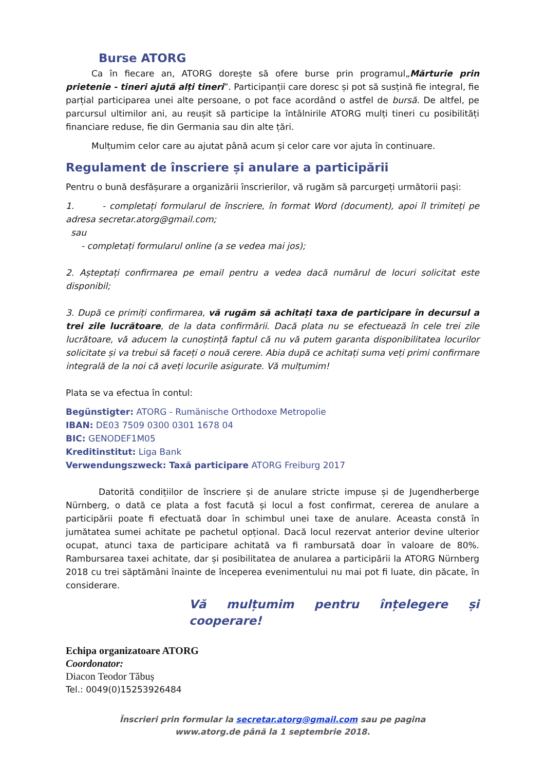Burse ATORG
Ca în fiecare an, ATORG dorește să ofere burse prin programul„Mărturie prin prietenie - tineri ajută alți tineri”. Participanții care doresc și pot să susțină fie integral, fie parțial participarea unei alte persoane, o pot face acordând o astfel de bursă. De altfel, pe parcursul ultimilor ani, au reușit să participe la întâlnirile ATORG mulți tineri cu posibilități financiare reduse, fie din Germania sau din alte țări.
Mulțumim celor care au ajutat până acum și celor care vor ajuta în continuare.
Regulament de înscriere și anulare a participării
Pentru o bună desfășurare a organizării înscrierilor, vă rugăm să parcurgeți următorii pași:
1. - completați formularul de înscriere, în format Word (document), apoi îl trimiteți pe adresa secretar.atorg@gmail.com;
sau
- completați formularul online (a se vedea mai jos);
2. Așteptați confirmarea pe email pentru a vedea dacă numărul de locuri solicitat este disponibil;
3. După ce primiți confirmarea, vă rugăm să achitați taxa de participare în decursul a trei zile lucrătoare, de la data confirmării. Dacă plata nu se efectuează în cele trei zile lucrătoare, vă aducem la cunoștință faptul că nu vă putem garanta disponibilitatea locurilor solicitate și va trebui să faceți o nouă cerere. Abia după ce achitați suma veți primi confirmare integrală de la noi că aveți locurile asigurate. Vă mulțumim!
Plata se va efectua în contul:
Begünstigter: ATORG - Rumänische Orthodoxe Metropolie
IBAN: DE03 7509 0300 0301 1678 04
BIC: GENODEF1M05
Kreditinstitut: Liga Bank
Verwendungszweck: Taxă participare ATORG Freiburg 2017
Datorită condițiilor de înscriere și de anulare stricte impuse și de Jugendherberge Nürnberg, o dată ce plata a fost facută și locul a fost confirmat, cererea de anulare a participării poate fi efectuată doar în schimbul unei taxe de anulare. Aceasta constă în jumătatea sumei achitate pe pachetul opțional. Dacă locul rezervat anterior devine ulterior ocupat, atunci taxa de participare achitată va fi rambursată doar în valoare de 80%. Rambursarea taxei achitate, dar și posibilitatea de anularea a participării la ATORG Nürnberg 2018 cu trei săptămâni înainte de începerea evenimentului nu mai pot fi luate, din păcate, în considerare.
Vă mulțumim pentru înțelegere și cooperare!
Echipa organizatoare ATORG
Coordonator:
Diacon Teodor Tăbuș
Tel.: 0049(0)15253926484
Înscrieri prin formular la secretar.atorg@gmail.com sau pe pagina
www.atorg.de până la 1 septembrie 2018.